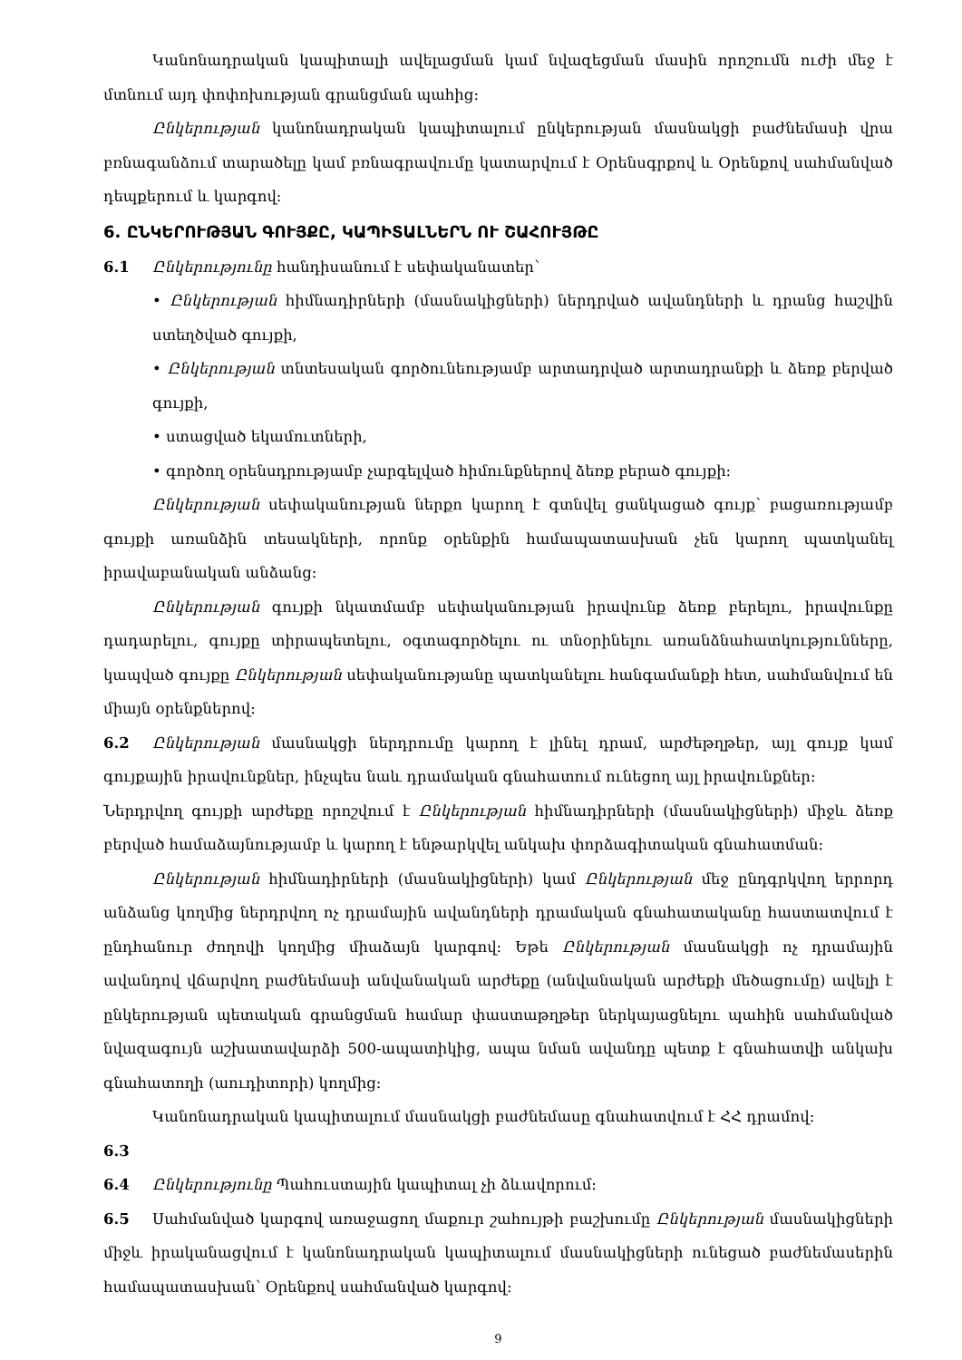Կանոնադրական կապիտալի ավելացման կամ նվազեցման մասին որոշումն ուժի մեջ է մտնում այդ փոփոխության գրանցման պահից:
Ընկերության կանոնադրական կապիտալում ընկերության մասնակցի բաժնեմասի վրա բռնագանձում տարածելը կամ բռնագրավումը կատարվում է Օրենսգրքով և Օրենքով սահմանված դեպքերում և կարգով:
6. ԸՆԿԵՐՈՒԹՅԱՆ ԳՈՒՅՔԸ, ԿԱՊԻՏԱԼՆԵՐՆ ՈՒ ՇԱՀՈՒՅԹԸ
6.1 Ընկերությունը հանդիսանում է սեփականատեր՝
• Ընկերության հիմնադիրների (մասնակիցների) ներդրված ավանդների և դրանց հաշվին ստեղծված գույքի,
• Ընկերության տնտեսական գործունեությամբ արտադրված արտադրանքի և ձեռք բերված գույքի,
• ստացված եկամուտների,
• գործող օրենսդրությամբ չարգելված հիմունքներով ձեռք բերած գույքի:
Ընկերության սեփականության ներքո կարող է գտնվել ցանկացած գույք՝ բացառությամբ գույքի առանձին տեսակների, որոնք օրենքին համապատասխան չեն կարող պատկանել իրավաբանական անձանց:
Ընկերության գույքի նկատմամբ սեփականության իրավունք ձեռք բերելու, իրավունքը դադարելու, գույքը տիրապետելու, օգտագործելու ու տնօրինելու առանձնահատկությունները, կապված գույքը Ընկերության սեփականությանը պատկանելու հանգամանքի հետ, սահմանվում են միայն օրենքներով:
6.2 Ընկերության մասնակցի ներդրումը կարող է լինել դրամ, արժեթղթեր, այլ գույք կամ գույքային իրավունքներ, ինչպես նաև դրամական գնահատում ունեցող այլ իրավունքներ:
Ներդրվող գույքի արժեքը որոշվում է Ընկերության հիմնադիրների (մասնակիցների) միջև ձեռք բերված համաձայնությամբ և կարող է ենթարկվել անկախ փորձագիտական գնահատման:
Ընկերության հիմնադիրների (մասնակիցների) կամ Ընկերության մեջ ընդգրկվող երրորդ անձանց կողմից ներդրվող ոչ դրամային ավանդների դրամական գնահատականը հաստատվում է ընդհանուր ժողովի կողմից միաձայն կարգով: Եթե Ընկերության մասնակցի ոչ դրամային ավանդով վճարվող բաժնեմասի անվանական արժեքը (անվանական արժեքի մեծացումը) ավելի է ընկերության պետական գրանցման համար փաստաթղթեր ներկայացնելու պահին սահմանված նվազագույն աշխատավարձի 500-ապատիկից, ապա նման ավանդը պետք է գնահատվի անկախ գնահատողի (աուդիտորի) կողմից:
Կանոնադրական կապիտալում մասնակցի բաժնեմասը գնահատվում է ՀՀ դրամով:
6.3
6.4 Ընկերությունը Պահուստային կապիտալ չի ձևավորում:
6.5 Սահմանված կարգով առաջացող մաքուր շահույթի բաշխումը Ընկերության մասնակիցների միջև իրականացվում է կանոնադրական կապիտալում մասնակիցների ունեցած բաժնեմասերին համապատասխան՝ Օրենքով սահմանված կարգով:
9